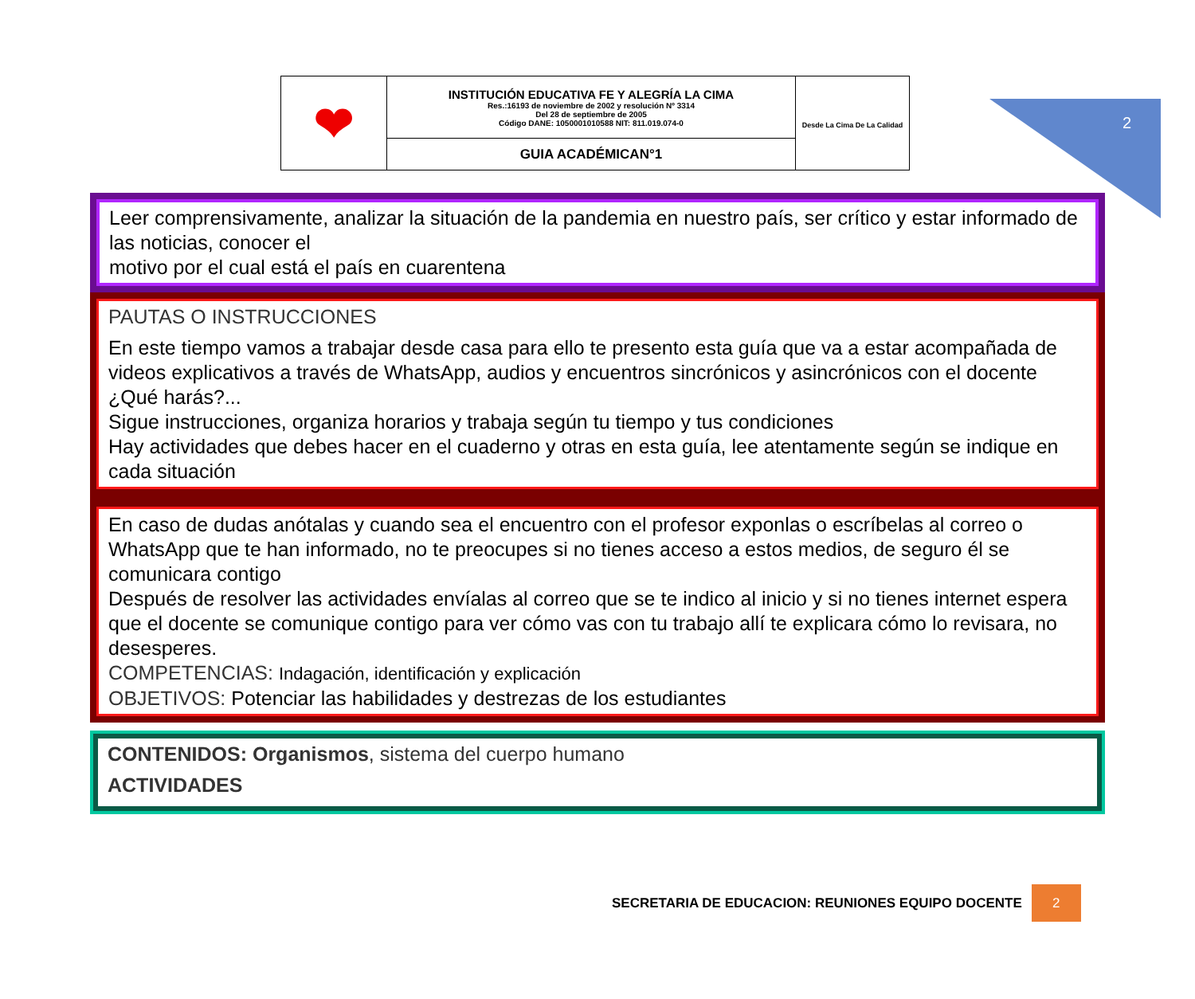2
| ❤ | INSTITUCIÓN EDUCATIVA FE Y ALEGRÍA LA CIMA Res.:16193 de noviembre de 2002 y resolución Nº 3314 Del 28 de septiembre de 2005 Código DANE: 1050001010588 NIT: 811.019.074-0 | Desde La Cima De La Calidad |
| | GUIA ACADÉMICAN°1 | |
Leer comprensivamente, analizar la situación de la pandemia en nuestro país, ser crítico y estar informado de las noticias, conocer el
motivo por el cual está el país en cuarentena
PAUTAS O INSTRUCCIONES
En este tiempo vamos a trabajar desde casa para ello te presento esta guía que va a estar acompañada de videos explicativos a través de WhatsApp, audios y encuentros sincrónicos y asincrónicos con el docente ¿Qué harás?...
Sigue instrucciones, organiza horarios y trabaja según tu tiempo y tus condiciones
Hay actividades que debes hacer en el cuaderno y otras en esta guía, lee atentamente según se indique en cada situación
En caso de dudas anótalas y cuando sea el encuentro con el profesor exponlas o escríbelas al correo o WhatsApp que te han informado, no te preocupes si no tienes acceso a estos medios, de seguro él se comunicara contigo
Después de resolver las actividades envíalas al correo que se te indico al inicio y si no tienes internet espera que el docente se comunique contigo para ver cómo vas con tu trabajo allí te explicara cómo lo revisara, no desesperes.
COMPETENCIAS: Indagación, identificación y explicación
OBJETIVOS: Potenciar las habilidades y destrezas de los estudiantes
CONTENIDOS: Organismos, sistema del cuerpo humano
ACTIVIDADES
SECRETARIA DE EDUCACION: REUNIONES EQUIPO DOCENTE
2